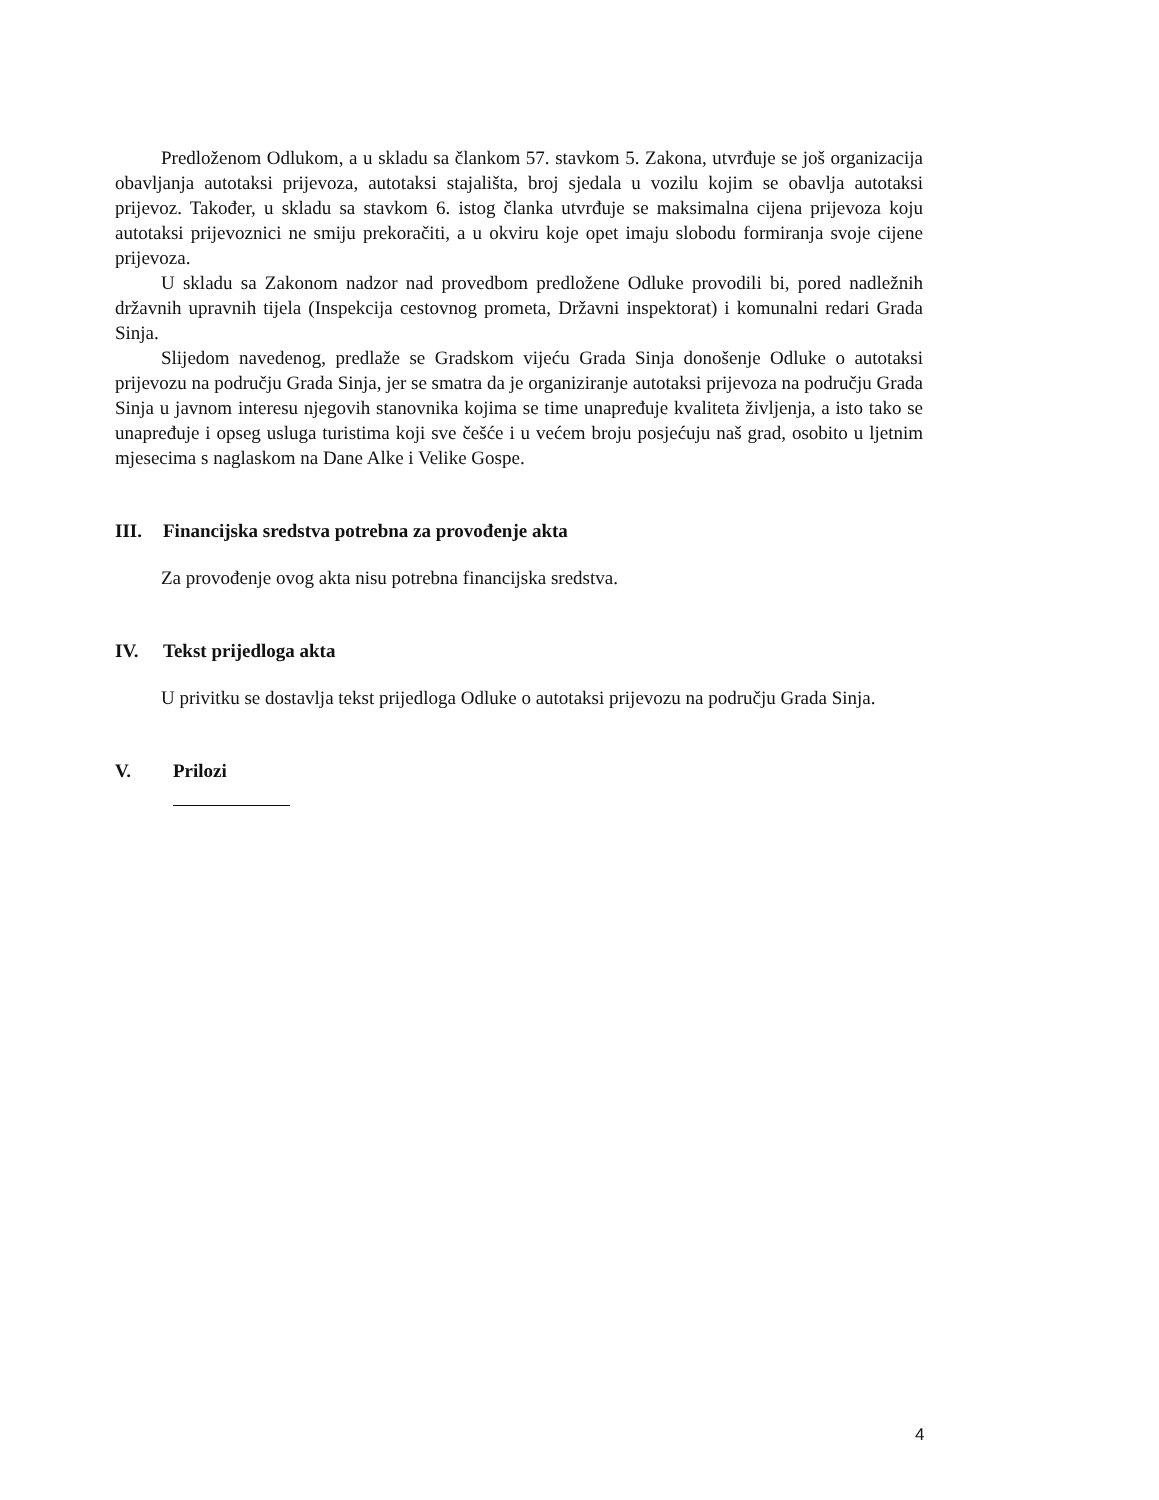Predloženom Odlukom, a u skladu sa člankom 57. stavkom 5. Zakona, utvrđuje se još organizacija obavljanja autotaksi prijevoza, autotaksi stajališta, broj sjedala u vozilu kojim se obavlja autotaksi prijevoz. Također, u skladu sa stavkom 6. istog članka utvrđuje se maksimalna cijena prijevoza koju autotaksi prijevoznici ne smiju prekoračiti, a u okviru koje opet imaju slobodu formiranja svoje cijene prijevoza.
U skladu sa Zakonom nadzor nad provedbom predložene Odluke provodili bi, pored nadležnih državnih upravnih tijela (Inspekcija cestovnog prometa, Državni inspektorat) i komunalni redari Grada Sinja.
Slijedom navedenog, predlaže se Gradskom vijeću Grada Sinja donošenje Odluke o autotaksi prijevozu na području Grada Sinja, jer se smatra da je organiziranje autotaksi prijevoza na području Grada Sinja u javnom interesu njegovih stanovnika kojima se time unapređuje kvaliteta življenja, a isto tako se unapređuje i opseg usluga turistima koji sve češće i u većem broju posjećuju naš grad, osobito u ljetnim mjesecima s naglaskom na Dane Alke i Velike Gospe.
III. Financijska sredstva potrebna za provođenje akta
Za provođenje ovog akta nisu potrebna financijska sredstva.
IV. Tekst prijedloga akta
U privitku se dostavlja tekst prijedloga Odluke o autotaksi prijevozu na području Grada Sinja.
V. Prilozi
4